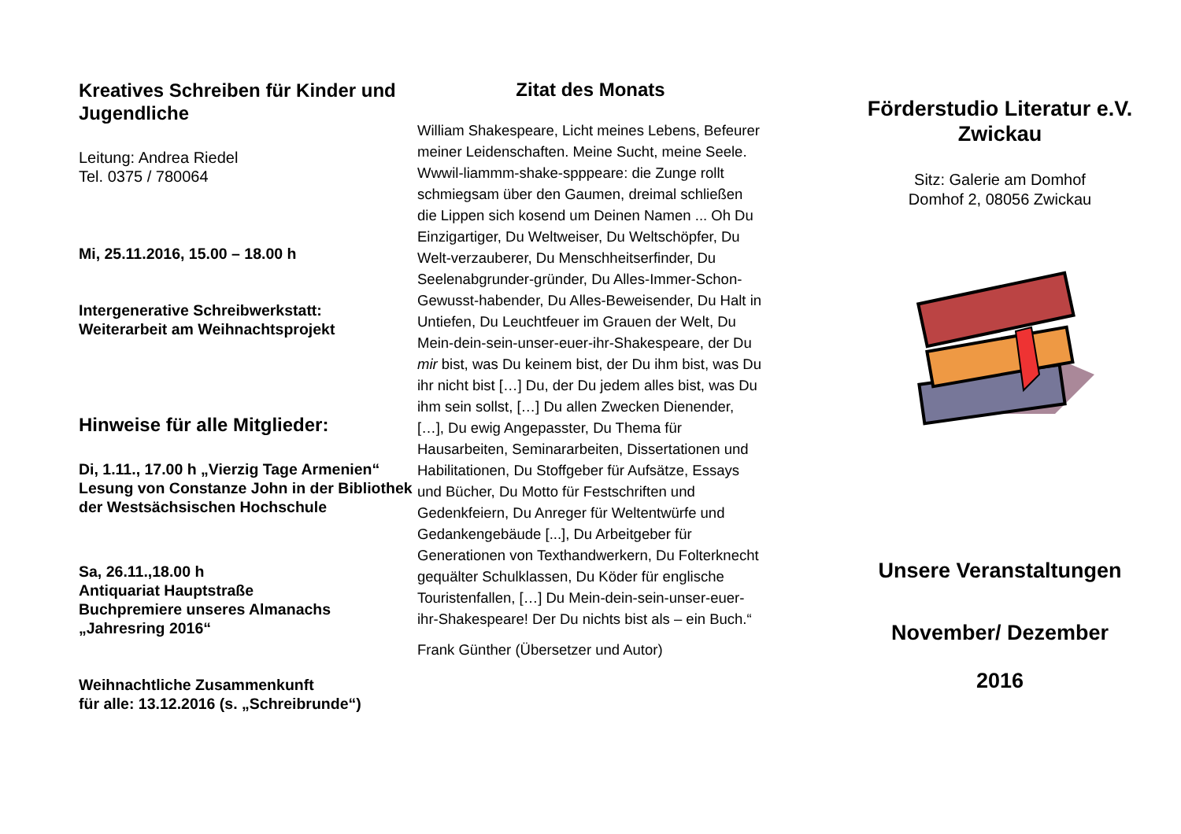Kreatives Schreiben für Kinder und Jugendliche
Leitung: Andrea Riedel
Tel. 0375 / 780064
Mi, 25.11.2016, 15.00 – 18.00 h
Intergenerative Schreibwerkstatt:
Weiterarbeit am Weihnachtsprojekt
Hinweise für alle Mitglieder:
Di, 1.11., 17.00 h „Vierzig Tage Armenien“
Lesung von Constanze John in der Bibliothek der Westsächsischen Hochschule
Sa, 26.11.,18.00 h
Antiquariat Hauptstraße
Buchpremiere unseres Almanachs „Jahresring 2016“
Weihnachtliche Zusammenkunft
für alle: 13.12.2016 (s. „Schreibrunde“)
Zitat des Monats
William Shakespeare, Licht meines Lebens, Befeurer meiner Leidenschaften. Meine Sucht, meine Seele. Wwwil-liammm-shake-spppeare: die Zunge rollt schmiegsam über den Gaumen, dreimal schließen die Lippen sich kosend um Deinen Namen ... Oh Du Einzigartiger, Du Weltweiser, Du Weltschöpfer, Du Welt-verzauberer, Du Menschheitserfinder, Du Seelenabgrunder-gründer, Du Alles-Immer-Schon-Gewusst-habender, Du Alles-Beweisender, Du Halt in Untiefen, Du Leuchtfeuer im Grauen der Welt, Du Mein-dein-sein-unser-euer-ihr-Shakespeare, der Du mir bist, was Du keinem bist, der Du ihm bist, was Du ihr nicht bist […] Du, der Du jedem alles bist, was Du ihm sein sollst, […] Du allen Zwecken Dienender, […], Du ewig Angepasster, Du Thema für Hausarbeiten, Seminararbeiten, Dissertationen und Habilitationen, Du Stoffgeber für Aufsätze, Essays und Bücher, Du Motto für Festschriften und Gedenkfeiern, Du Anreger für Weltentwürfe und Gedankengebäude [...], Du Arbeitgeber für Generationen von Texthandwerkern, Du Folterknecht gequälter Schulklassen, Du Köder für englische Touristenfallen, […] Du Mein-dein-sein-unser-euer-ihr-Shakespeare! Der Du nichts bist als – ein Buch.“
Frank Günther (Übersetzer und Autor)
Förderstudio Literatur e.V.
Zwickau
Sitz: Galerie am Domhof
Domhof 2, 08056 Zwickau
Unsere Veranstaltungen
November/ Dezember
2016